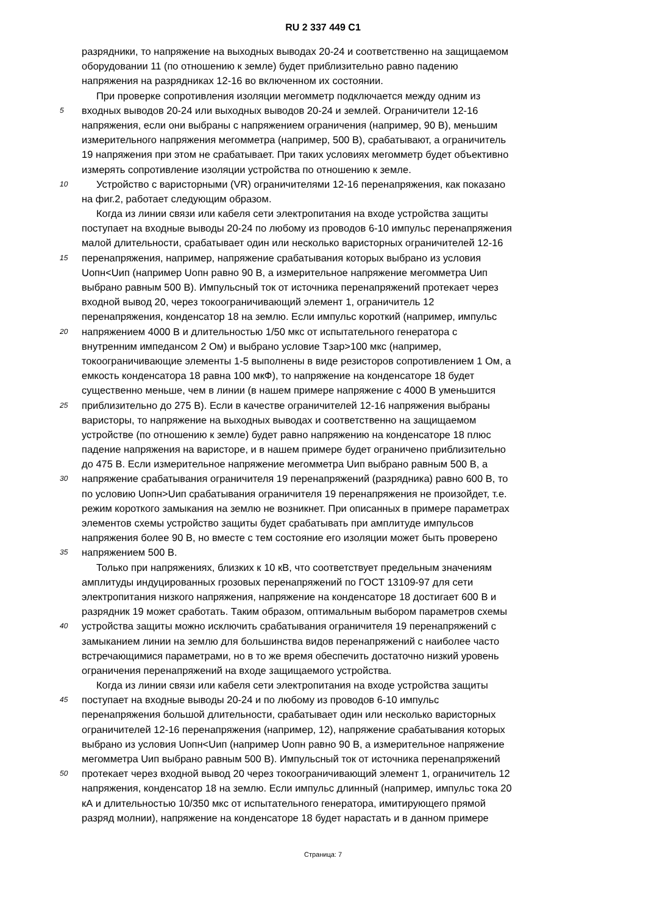RU 2 337 449 C1
разрядники, то напряжение на выходных выводах 20-24 и соответственно на защищаемом
оборудовании 11 (по отношению к земле) будет приблизительно равно падению
напряжения на разрядниках 12-16 во включенном их состоянии.
При проверке сопротивления изоляции мегомметр подключается между одним из
5 входных выводов 20-24 или выходных выводов 20-24 и землей. Ограничители 12-16
напряжения, если они выбраны с напряжением ограничения (например, 90 В), меньшим
измерительного напряжения мегомметра (например, 500 В), срабатывают, а ограничитель
19 напряжения при этом не срабатывает. При таких условиях мегомметр будет объективно
измерять сопротивление изоляции устройства по отношению к земле.
10 Устройство с варисторными (VR) ограничителями 12-16 перенапряжения, как показано
на фиг.2, работает следующим образом.
Когда из линии связи или кабеля сети электропитания на входе устройства защиты
поступает на входные выводы 20-24 по любому из проводов 6-10 импульс перенапряжения
малой длительности, срабатывает один или несколько варисторных ограничителей 12-16
15 перенапряжения, например, напряжение срабатывания которых выбрано из условия
Uопн<Uип (например Uопн равно 90 В, а измерительное напряжение мегомметра Uип
выбрано равным 500 В). Импульсный ток от источника перенапряжений протекает через
входной вывод 20, через токоограничивающий элемент 1, ограничитель 12
перенапряжения, конденсатор 18 на землю. Если импульс короткий (например, импульс
20 напряжением 4000 В и длительностью 1/50 мкс от испытательного генератора с
внутренним импедансом 2 Ом) и выбрано условие Тзар>100 мкс (например,
токоограничивающие элементы 1-5 выполнены в виде резисторов сопротивлением 1 Ом, а
емкость конденсатора 18 равна 100 мкФ), то напряжение на конденсаторе 18 будет
существенно меньше, чем в линии (в нашем примере напряжение с 4000 В уменьшится
25 приблизительно до 275 В). Если в качестве ограничителей 12-16 напряжения выбраны
варисторы, то напряжение на выходных выводах и соответственно на защищаемом
устройстве (по отношению к земле) будет равно напряжению на конденсаторе 18 плюс
падение напряжения на варисторе, и в нашем примере будет ограничено приблизительно
до 475 В. Если измерительное напряжение мегомметра Uип выбрано равным 500 В, а
30 напряжение срабатывания ограничителя 19 перенапряжений (разрядника) равно 600 В, то
по условию Uопн>Uип срабатывания ограничителя 19 перенапряжения не произойдет, т.е.
режим короткого замыкания на землю не возникнет. При описанных в примере параметрах
элементов схемы устройство защиты будет срабатывать при амплитуде импульсов
напряжения более 90 В, но вместе с тем состояние его изоляции может быть проверено
35 напряжением 500 В.
Только при напряжениях, близких к 10 кВ, что соответствует предельным значениям
амплитуды индуцированных грозовых перенапряжений по ГОСТ 13109-97 для сети
электропитания низкого напряжения, напряжение на конденсаторе 18 достигает 600 В и
разрядник 19 может сработать. Таким образом, оптимальным выбором параметров схемы
40 устройства защиты можно исключить срабатывания ограничителя 19 перенапряжений с
замыканием линии на землю для большинства видов перенапряжений с наиболее часто
встречающимися параметрами, но в то же время обеспечить достаточно низкий уровень
ограничения перенапряжений на входе защищаемого устройства.
Когда из линии связи или кабеля сети электропитания на входе устройства защиты
45 поступает на входные выводы 20-24 и по любому из проводов 6-10 импульс
перенапряжения большой длительности, срабатывает один или несколько варисторных
ограничителей 12-16 перенапряжения (например, 12), напряжение срабатывания которых
выбрано из условия Uопн<Uип (например Uопн равно 90 В, а измерительное напряжение
мегомметра Uип выбрано равным 500 В). Импульсный ток от источника перенапряжений
50 протекает через входной вывод 20 через токоограничивающий элемент 1, ограничитель 12
напряжения, конденсатор 18 на землю. Если импульс длинный (например, импульс тока 20
кА и длительностью 10/350 мкс от испытательного генератора, имитирующего прямой
разряд молнии), напряжение на конденсаторе 18 будет нарастать и в данном примере
Страница: 7